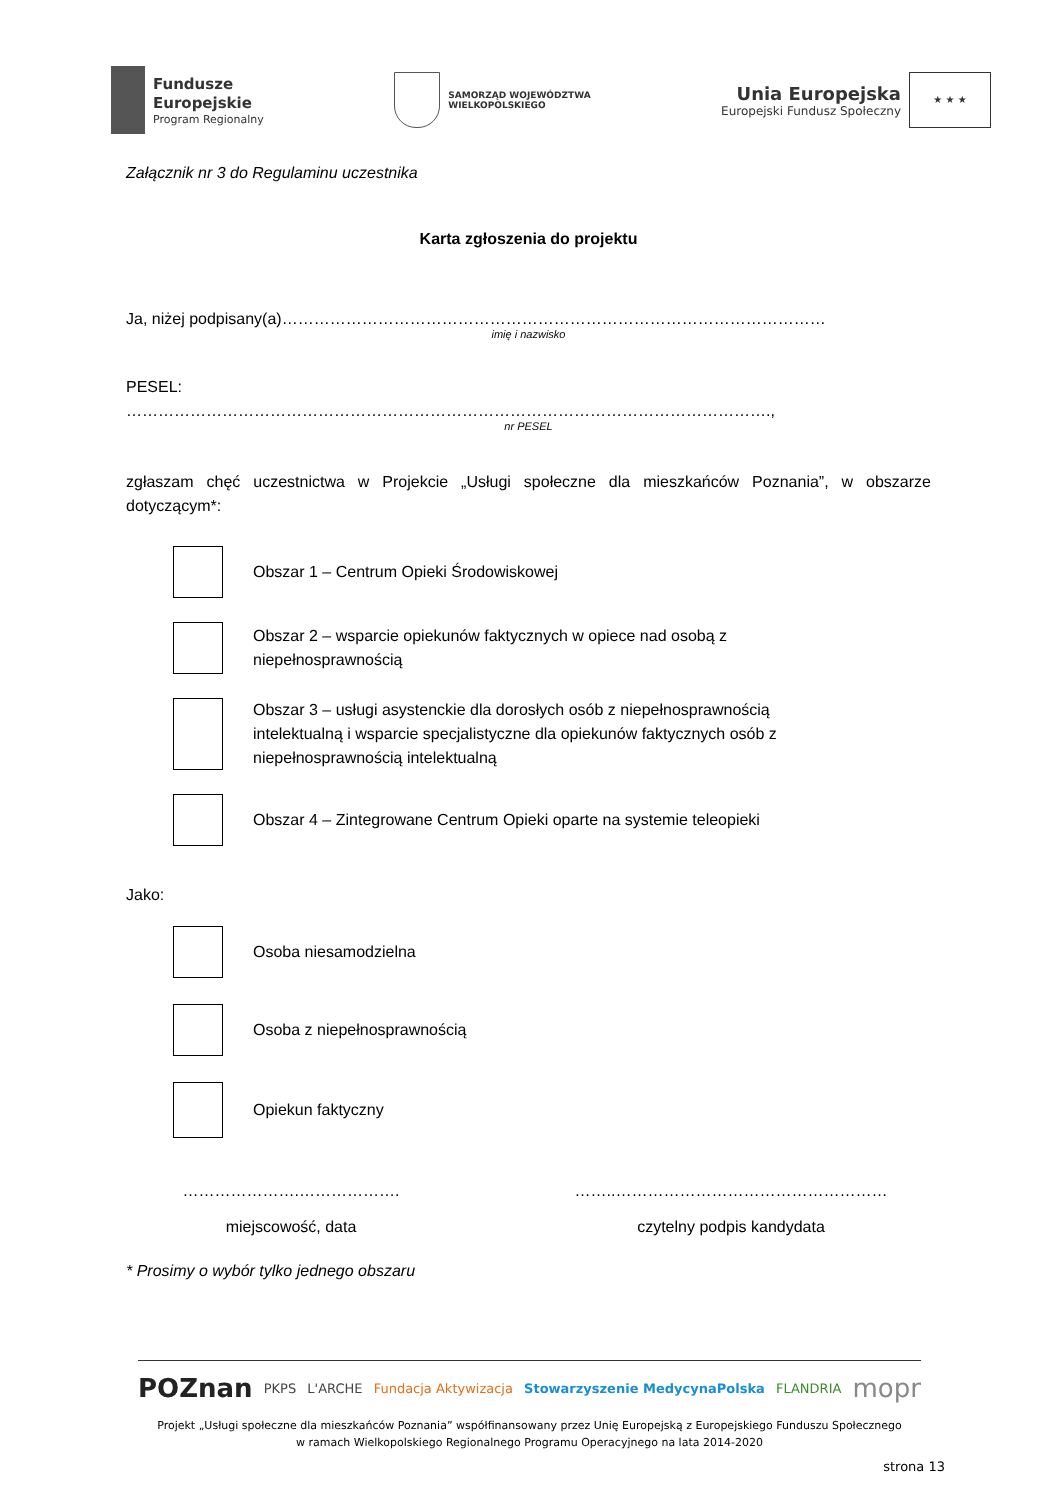Fundusze
Europejskie
Program Regionalny
SAMORZĄD WOJEWÓDZTWA
WIELKOPOLSKIEGO
Unia Europejska
Europejski Fundusz Społeczny
★ ★ ★
Załącznik nr 3 do Regulaminu uczestnika
Karta zgłoszenia do projektu
Ja, niżej podpisany(a)…………………………………………………………………………………………
imię i nazwisko
PESEL:
………………………………………………………………………………………………………….,
nr PESEL
zgłaszam chęć uczestnictwa w Projekcie „Usługi społeczne dla mieszkańców Poznania”, w obszarze dotyczącym*:
Obszar 1 – Centrum Opieki Środowiskowej
Obszar 2 – wsparcie opiekunów faktycznych w opiece nad osobą z
niepełnosprawnością
Obszar 3 – usługi asystenckie dla dorosłych osób z niepełnosprawnością
intelektualną i wsparcie specjalistyczne dla opiekunów faktycznych osób z
niepełnosprawnością intelektualną
Obszar 4 – Zintegrowane Centrum Opieki oparte na systemie teleopieki
Jako:
Osoba niesamodzielna
Osoba z niepełnosprawnością
Opiekun faktyczny
………………….……………….
miejscowość, data
……..……………………………………………
czytelny podpis kandydata
* Prosimy o wybór tylko jednego obszaru
POZnan PKPS L'ARCHE Fundacja Aktywizacja Stowarzyszenie MedycynaPolska FLANDRIA mopr
Projekt „Usługi społeczne dla mieszkańców Poznania” współfinansowany przez Unię Europejską z Europejskiego Funduszu Społecznego
w ramach Wielkopolskiego Regionalnego Programu Operacyjnego na lata 2014-2020
strona 13